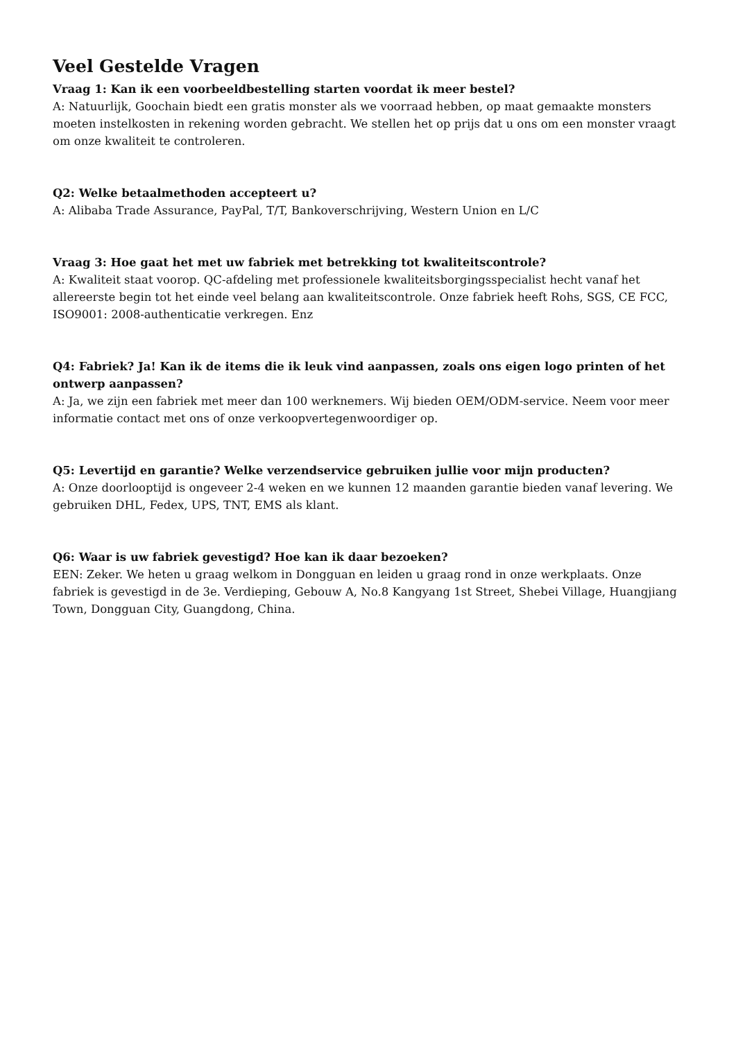Veel Gestelde Vragen
Vraag 1: Kan ik een voorbeeldbestelling starten voordat ik meer bestel?
A: Natuurlijk, Goochain biedt een gratis monster als we voorraad hebben, op maat gemaakte monsters moeten instelkosten in rekening worden gebracht. We stellen het op prijs dat u ons om een monster vraagt om onze kwaliteit te controleren.
Q2: Welke betaalmethoden accepteert u?
A: Alibaba Trade Assurance, PayPal, T/T, Bankoverschrijving, Western Union en L/C
Vraag 3: Hoe gaat het met uw fabriek met betrekking tot kwaliteitscontrole?
A: Kwaliteit staat voorop. QC-afdeling met professionele kwaliteitsborgingsspecialist hecht vanaf het allereerste begin tot het einde veel belang aan kwaliteitscontrole. Onze fabriek heeft Rohs, SGS, CE FCC, ISO9001: 2008-authenticatie verkregen. Enz
Q4: Fabriek? Ja! Kan ik de items die ik leuk vind aanpassen, zoals ons eigen logo printen of het ontwerp aanpassen?
A: Ja, we zijn een fabriek met meer dan 100 werknemers. Wij bieden OEM/ODM-service. Neem voor meer informatie contact met ons of onze verkoopvertegenwoordiger op.
Q5: Levertijd en garantie? Welke verzendservice gebruiken jullie voor mijn producten?
A: Onze doorlooptijd is ongeveer 2-4 weken en we kunnen 12 maanden garantie bieden vanaf levering. We gebruiken DHL, Fedex, UPS, TNT, EMS als klant.
Q6: Waar is uw fabriek gevestigd? Hoe kan ik daar bezoeken?
EEN: Zeker. We heten u graag welkom in Dongguan en leiden u graag rond in onze werkplaats. Onze fabriek is gevestigd in de 3e. Verdieping, Gebouw A, No.8 Kangyang 1st Street, Shebei Village, Huangjiang Town, Dongguan City, Guangdong, China.